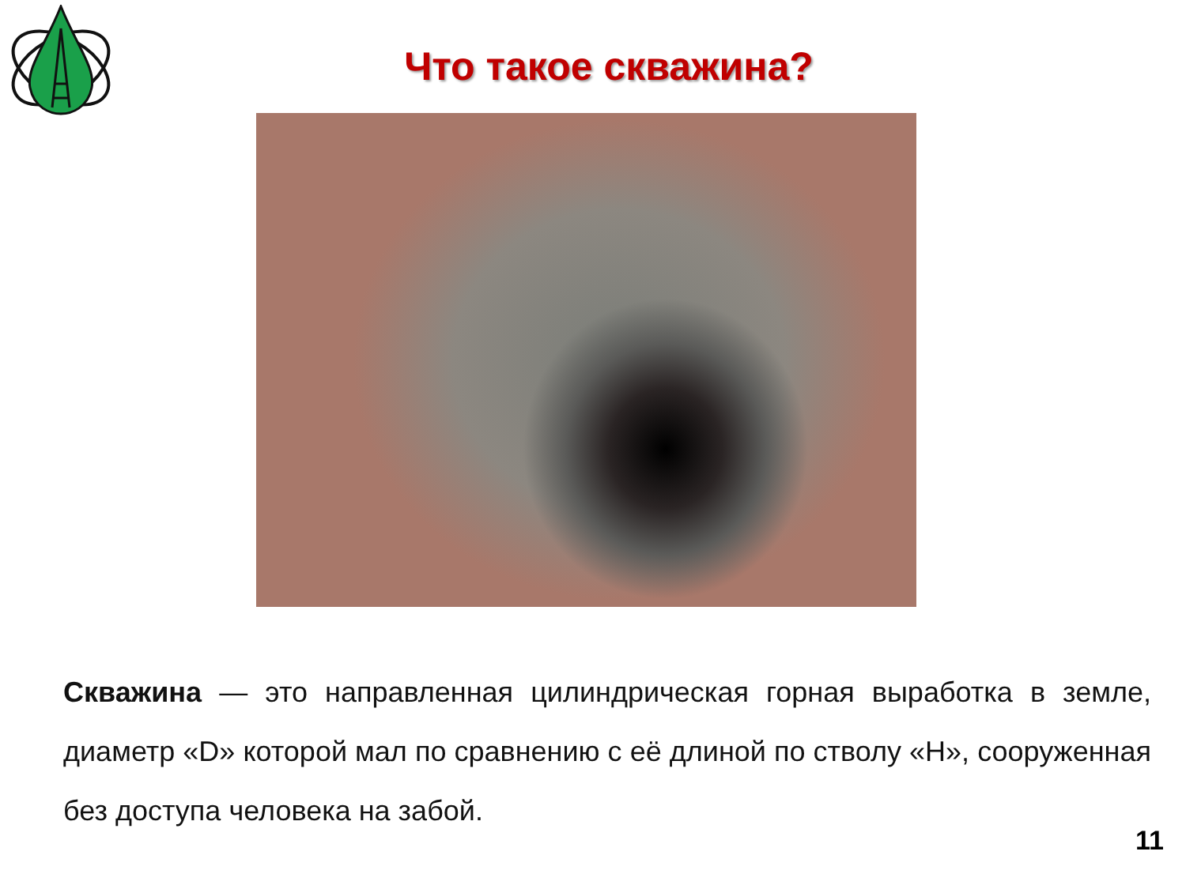Что такое скважина?
Скважина — это направленная цилиндрическая горная выработка в земле, диаметр «D» которой мал по сравнению с её длиной по стволу «H», сооруженная без доступа человека на забой.
11